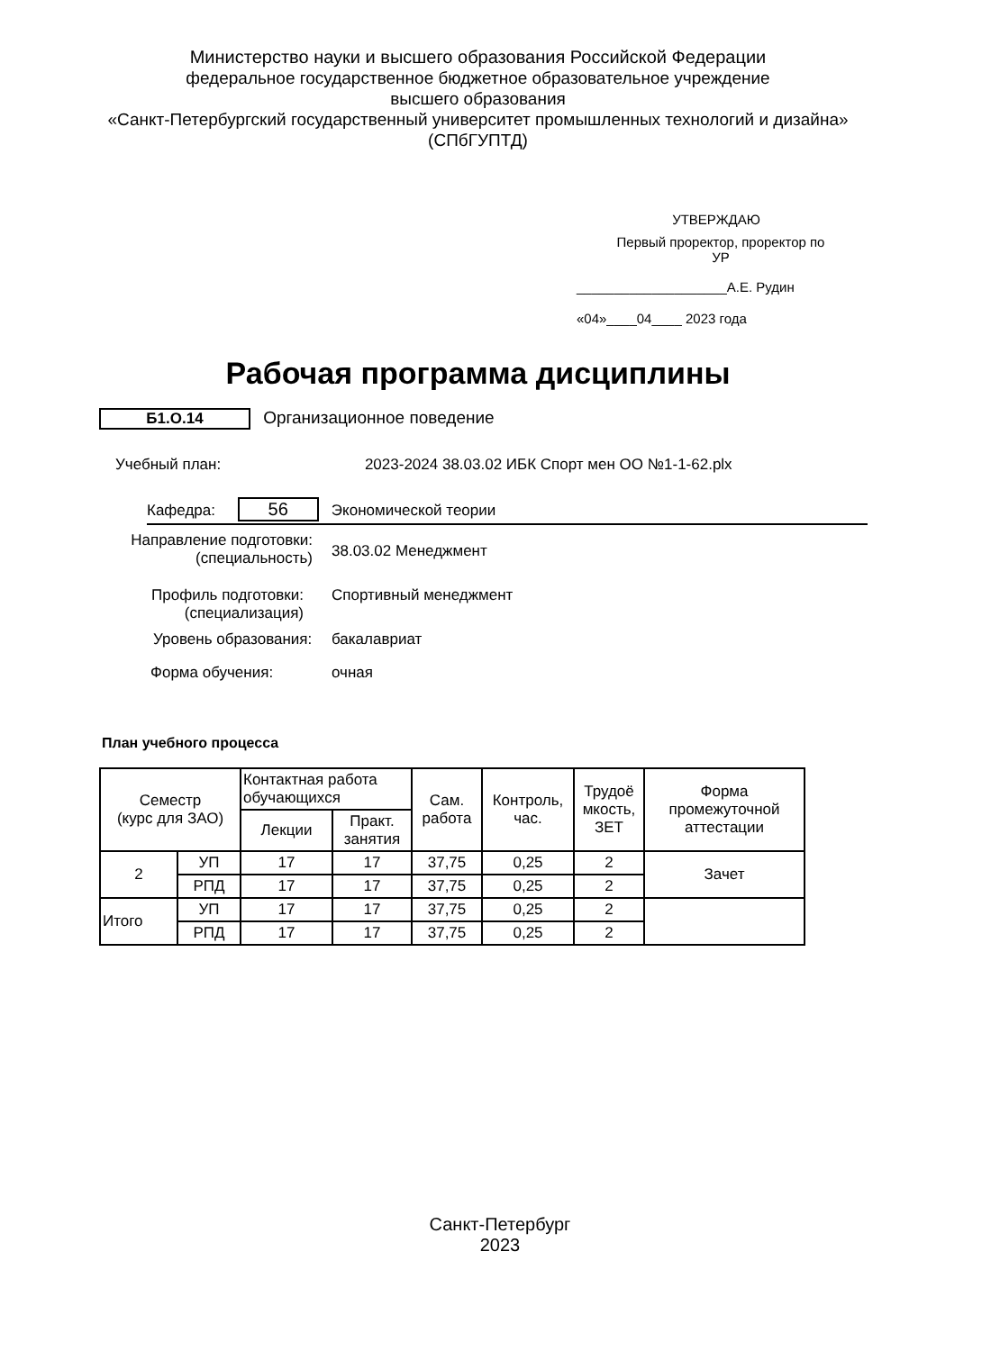Министерство науки и высшего образования Российской Федерации
федеральное государственное бюджетное образовательное учреждение
высшего образования
«Санкт-Петербургский государственный университет промышленных технологий и дизайна»
(СПбГУПТД)
УТВЕРЖДАЮ
Первый проректор, проректор по
УР
____________________А.Е. Рудин
«04»____04____ 2023 года
Рабочая программа дисциплины
Б1.О.14 Организационное поведение
Учебный план: 2023-2024 38.03.02 ИБК Спорт мен ОО №1-1-62.plx
Кафедра: 56 Экономической теории
Направление подготовки:
(специальность)
38.03.02 Менеджмент
Профиль подготовки:
(специализация)
Спортивный менеджмент
Уровень образования: бакалавриат
Форма обучения: очная
План учебного процесса
| Семестр (курс для ЗАО) | | Контактная работа обучающихся | | Сам. работа | Контроль, час. | Трудоё мкость, ЗЕТ | Форма промежуточной аттестации |
| --- | --- | --- | --- | --- | --- | --- | --- |
| | | Лекции | Практ. занятия | | | | |
| 2 | УП | 17 | 17 | 37,75 | 0,25 | 2 | Зачет |
| | РПД | 17 | 17 | 37,75 | 0,25 | 2 | |
| Итого | УП | 17 | 17 | 37,75 | 0,25 | 2 | |
| | РПД | 17 | 17 | 37,75 | 0,25 | 2 | |
Санкт-Петербург
2023